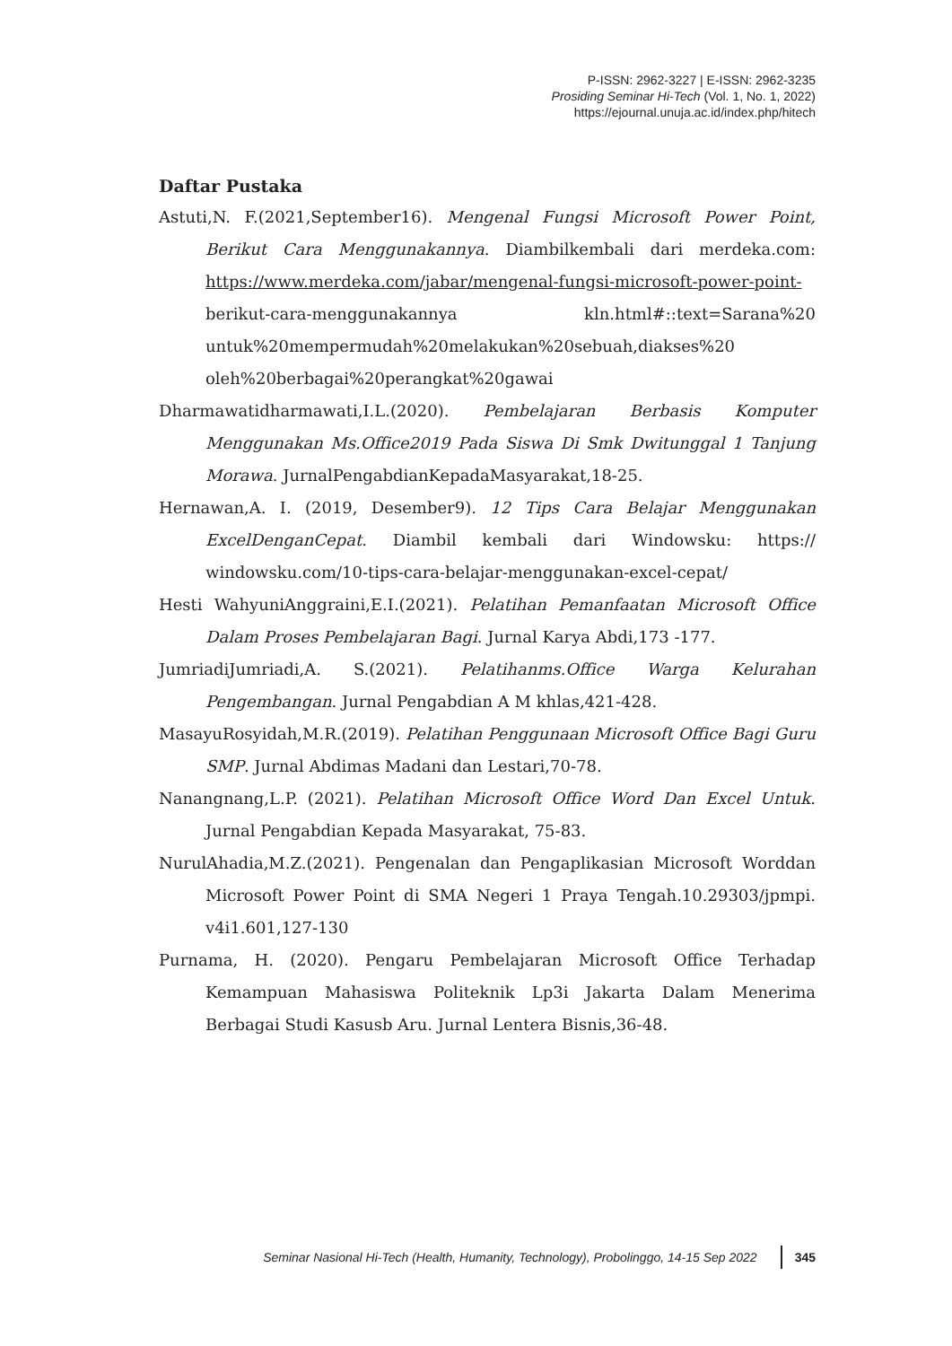P-ISSN: 2962-3227 | E-ISSN: 2962-3235
Prosiding Seminar Hi-Tech (Vol. 1, No. 1, 2022)
https://ejournal.unuja.ac.id/index.php/hitech
Daftar Pustaka
Astuti,N. F.(2021,September16). Mengenal Fungsi Microsoft Power Point, Berikut Cara Menggunakannya. Diambilkembali dari merdeka.com: https://www.merdeka.com/jabar/mengenal-fungsi-microsoft-power-point-berikut-cara-menggunakannya kln.html#::text=Sarana%20 untuk%20mempermudah%20melakukan%20sebuah,diakses%20 oleh%20berbagai%20perangkat%20gawai
Dharmawatidharmawati,I.L.(2020). Pembelajaran Berbasis Komputer Menggunakan Ms.Office2019 Pada Siswa Di Smk Dwitunggal 1 Tanjung Morawa. JurnalPengabdianKepadaMasyarakat,18-25.
Hernawan,A. I. (2019, Desember9). 12 Tips Cara Belajar Menggunakan ExcelDenganCepat. Diambil kembali dari Windowsku: https:// windowsku.com/10-tips-cara-belajar-menggunakan-excel-cepat/
Hesti WahyuniAnggraini,E.I.(2021). Pelatihan Pemanfaatan Microsoft Office Dalam Proses Pembelajaran Bagi. Jurnal Karya Abdi,173 -177.
JumriadiJumriadi,A. S.(2021). Pelatihanms.Office Warga Kelurahan Pengembangan. Jurnal Pengabdian A M khlas,421-428.
MasayuRosyidah,M.R.(2019). Pelatihan Penggunaan Microsoft Office Bagi Guru SMP. Jurnal Abdimas Madani dan Lestari,70-78.
Nanangnang,L.P. (2021). Pelatihan Microsoft Office Word Dan Excel Untuk. Jurnal Pengabdian Kepada Masyarakat, 75-83.
NurulAhadia,M.Z.(2021). Pengenalan dan Pengaplikasian Microsoft Worddan Microsoft Power Point di SMA Negeri 1 Praya Tengah.10.29303/jpmpi. v4i1.601,127-130
Purnama, H. (2020). Pengaru Pembelajaran Microsoft Office Terhadap Kemampuan Mahasiswa Politeknik Lp3i Jakarta Dalam Menerima Berbagai Studi Kasusb Aru. Jurnal Lentera Bisnis,36-48.
Seminar Nasional Hi-Tech (Health, Humanity, Technology), Probolinggo, 14-15 Sep 2022 345